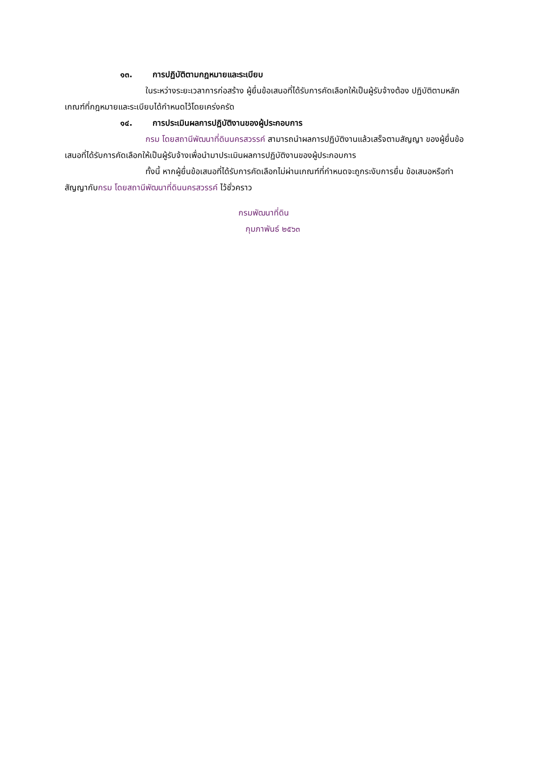๑๓. การปฏิบัติตามกฎหมายและระเบียบ
ในระหว่างระยะเวลาการก่อสร้าง ผู้ยื่นข้อเสนอที่ได้รับการคัดเลือกให้เป็นผู้รับจ้างต้อง ปฏิบัติตามหลักเกณฑ์ที่กฎหมายและระเบียบได้กำหนดไว้โดยเคร่งครัด
๑๔. การประเมินผลการปฏิบัติงานของผู้ประกอบการ
กรม โดยสถานีพัฒนาที่ดินนครสวรรค์ สามารถนำผลการปฏิบัติงานแล้วเสร็จตามสัญญา ของผู้ยื่นข้อเสนอที่ได้รับการคัดเลือกให้เป็นผู้รับจ้างเพื่อนำมาประเมินผลการปฏิบัติงานของผู้ประกอบการ
ทั้งนี้ หากผู้ยื่นข้อเสนอที่ได้รับการคัดเลือกไม่ผ่านเกณฑ์ที่กำหนดจะถูกระงับการยื่น ข้อเสนอหรือทำสัญญากับกรม โดยสถานีพัฒนาที่ดินนครสวรรค์ ไว้ชั่วคราว
กรมพัฒนาที่ดิน
กุมภาพันธ์ ๒๕๖๓